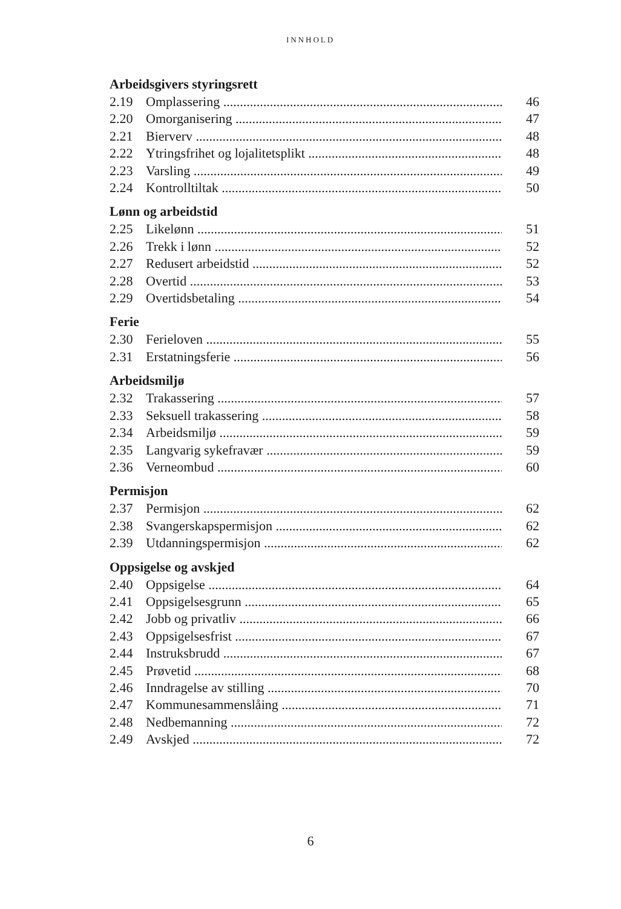INNHOLD
Arbeidsgivers styringsrett
2.19 Omplassering 46
2.20 Omorganisering 47
2.21 Bierverv 48
2.22 Ytringsfrihet og lojalitetsplikt 48
2.23 Varsling 49
2.24 Kontrolltiltak 50
Lønn og arbeidstid
2.25 Likelønn 51
2.26 Trekk i lønn 52
2.27 Redusert arbeidstid 52
2.28 Overtid 53
2.29 Overtidsbetaling 54
Ferie
2.30 Ferieloven 55
2.31 Erstatningsferie 56
Arbeidsmiljø
2.32 Trakassering 57
2.33 Seksuell trakassering 58
2.34 Arbeidsmiljø 59
2.35 Langvarig sykefravær 59
2.36 Verneombud 60
Permisjon
2.37 Permisjon 62
2.38 Svangerskapspermisjon 62
2.39 Utdanningspermisjon 62
Oppsigelse og avskjed
2.40 Oppsigelse 64
2.41 Oppsigelsesgrunn 65
2.42 Jobb og privatliv 66
2.43 Oppsigelsesfrist 67
2.44 Instruksbrudd 67
2.45 Prøvetid 68
2.46 Inndragelse av stilling 70
2.47 Kommunesammenslåing 71
2.48 Nedbemanning 72
2.49 Avskjed 72
6